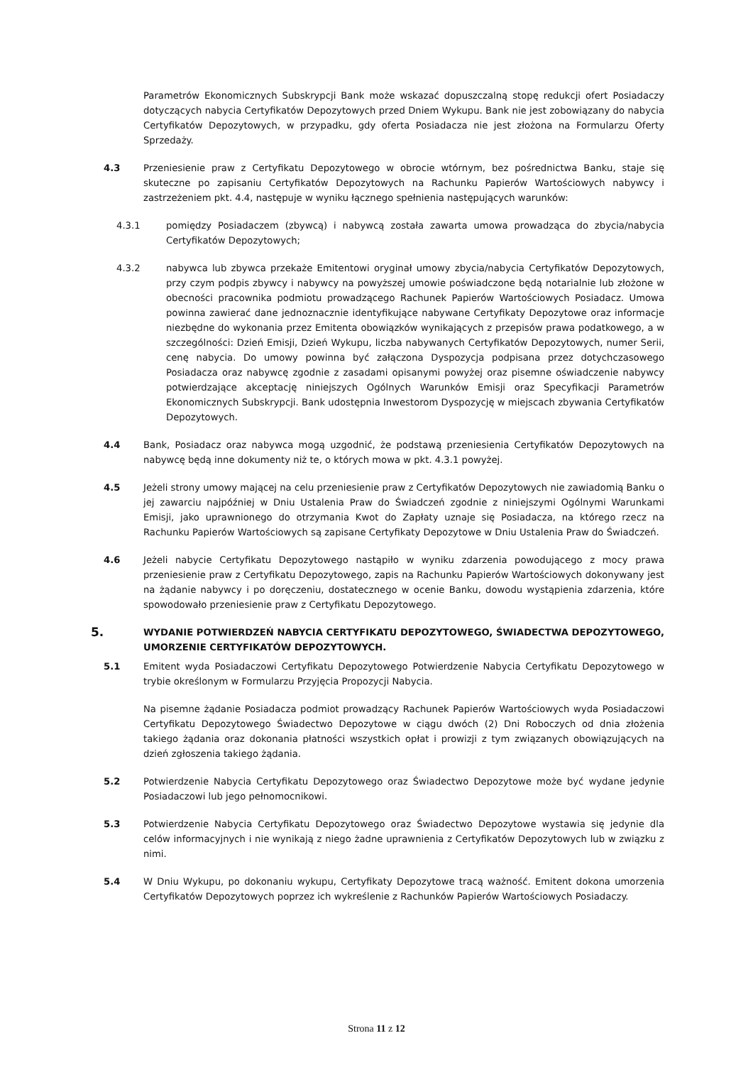Parametrów Ekonomicznych Subskrypcji Bank może wskazać dopuszczalną stopę redukcji ofert Posiadaczy dotyczących nabycia Certyfikatów Depozytowych przed Dniem Wykupu. Bank nie jest zobowiązany do nabycia Certyfikatów Depozytowych, w przypadku, gdy oferta Posiadacza nie jest złożona na Formularzu Oferty Sprzedaży.
4.3 Przeniesienie praw z Certyfikatu Depozytowego w obrocie wtórnym, bez pośrednictwa Banku, staje się skuteczne po zapisaniu Certyfikatów Depozytowych na Rachunku Papierów Wartościowych nabywcy i zastrzeżeniem pkt. 4.4, następuje w wyniku łącznego spełnienia następujących warunków:
4.3.1 pomiędzy Posiadaczem (zbywcą) i nabywcą została zawarta umowa prowadząca do zbycia/nabycia Certyfikatów Depozytowych;
4.3.2 nabywca lub zbywca przekaże Emitentowi oryginał umowy zbycia/nabycia Certyfikatów Depozytowych, przy czym podpis zbywcy i nabywcy na powyższej umowie poświadczone będą notarialnie lub złożone w obecności pracownika podmiotu prowadzącego Rachunek Papierów Wartościowych Posiadacz. Umowa powinna zawierać dane jednoznacznie identyfikujące nabywane Certyfikaty Depozytowe oraz informacje niezbędne do wykonania przez Emitenta obowiązków wynikających z przepisów prawa podatkowego, a w szczególności: Dzień Emisji, Dzień Wykupu, liczba nabywanych Certyfikatów Depozytowych, numer Serii, cenę nabycia. Do umowy powinna być załączona Dyspozycja podpisana przez dotychczasowego Posiadacza oraz nabywcę zgodnie z zasadami opisanymi powyżej oraz pisemne oświadczenie nabywcy potwierdzające akceptację niniejszych Ogólnych Warunków Emisji oraz Specyfikacji Parametrów Ekonomicznych Subskrypcji. Bank udostępnia Inwestorom Dyspozycję w miejscach zbywania Certyfikatów Depozytowych.
4.4 Bank, Posiadacz oraz nabywca mogą uzgodnić, że podstawą przeniesienia Certyfikatów Depozytowych na nabywcę będą inne dokumenty niż te, o których mowa w pkt. 4.3.1 powyżej.
4.5 Jeżeli strony umowy mającej na celu przeniesienie praw z Certyfikatów Depozytowych nie zawiadomią Banku o jej zawarciu najpóźniej w Dniu Ustalenia Praw do Świadczeń zgodnie z niniejszymi Ogólnymi Warunkami Emisji, jako uprawnionego do otrzymania Kwot do Zapłaty uznaje się Posiadacza, na którego rzecz na Rachunku Papierów Wartościowych są zapisane Certyfikaty Depozytowe w Dniu Ustalenia Praw do Świadczeń.
4.6 Jeżeli nabycie Certyfikatu Depozytowego nastąpiło w wyniku zdarzenia powodującego z mocy prawa przeniesienie praw z Certyfikatu Depozytowego, zapis na Rachunku Papierów Wartościowych dokonywany jest na żądanie nabywcy i po doręczeniu, dostatecznego w ocenie Banku, dowodu wystąpienia zdarzenia, które spowodowało przeniesienie praw z Certyfikatu Depozytowego.
5.
WYDANIE POTWIERDZEŃ NABYCIA CERTYFIKATU DEPOZYTOWEGO, ŚWIADECTWA DEPOZYTOWEGO, UMORZENIE CERTYFIKATÓW DEPOZYTOWYCH.
5.1 Emitent wyda Posiadaczowi Certyfikatu Depozytowego Potwierdzenie Nabycia Certyfikatu Depozytowego w trybie określonym w Formularzu Przyjęcia Propozycji Nabycia.
Na pisemne żądanie Posiadacza podmiot prowadzący Rachunek Papierów Wartościowych wyda Posiadaczowi Certyfikatu Depozytowego Świadectwo Depozytowe w ciągu dwóch (2) Dni Roboczych od dnia złożenia takiego żądania oraz dokonania płatności wszystkich opłat i prowizji z tym związanych obowiązujących na dzień zgłoszenia takiego żądania.
5.2 Potwierdzenie Nabycia Certyfikatu Depozytowego oraz Świadectwo Depozytowe może być wydane jedynie Posiadaczowi lub jego pełnomocnikowi.
5.3 Potwierdzenie Nabycia Certyfikatu Depozytowego oraz Świadectwo Depozytowe wystawia się jedynie dla celów informacyjnych i nie wynikają z niego żadne uprawnienia z Certyfikatów Depozytowych lub w związku z nimi.
5.4 W Dniu Wykupu, po dokonaniu wykupu, Certyfikaty Depozytowe tracą ważność. Emitent dokona umorzenia Certyfikatów Depozytowych poprzez ich wykreślenie z Rachunków Papierów Wartościowych Posiadaczy.
Strona 11 z 12